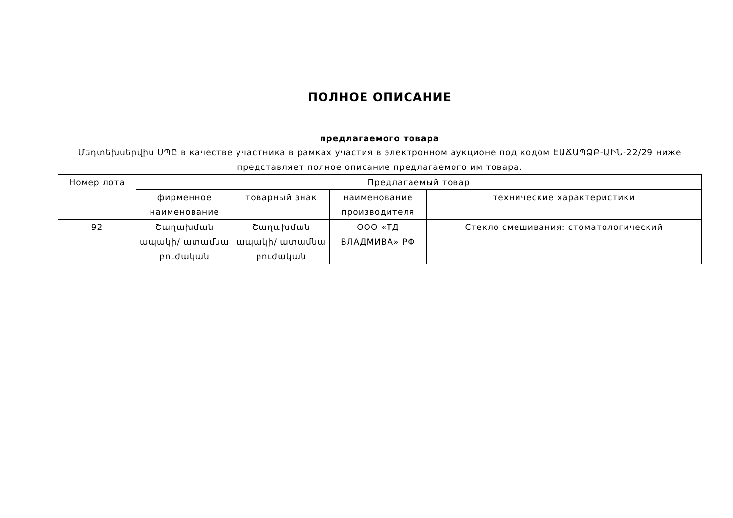ПОЛНОЕ ОПИСАНИЕ
предлагаемого товара
Մեդտեխսերվիս ՍՊԸ в качестве участника в рамках участия в электронном аукционе под кодом ԷԱՃԱՊՁԲ-ԱԻՆ-22/29 ниже представляет полное описание предлагаемого им товара.
| Номер лота | Предлагаемый товар | | | |
| --- | --- | --- | --- | --- |
| | фирменное наименование | товарный знак | наименование производителя | технические характеристики |
| 92 | Շաղախման ապակի/ ատամնա բուժական | Շաղախման ապակի/ ատամնա բուժական | ООО «ТД ВЛАДМИВА» РФ | Стекло смешивания: стоматологический |